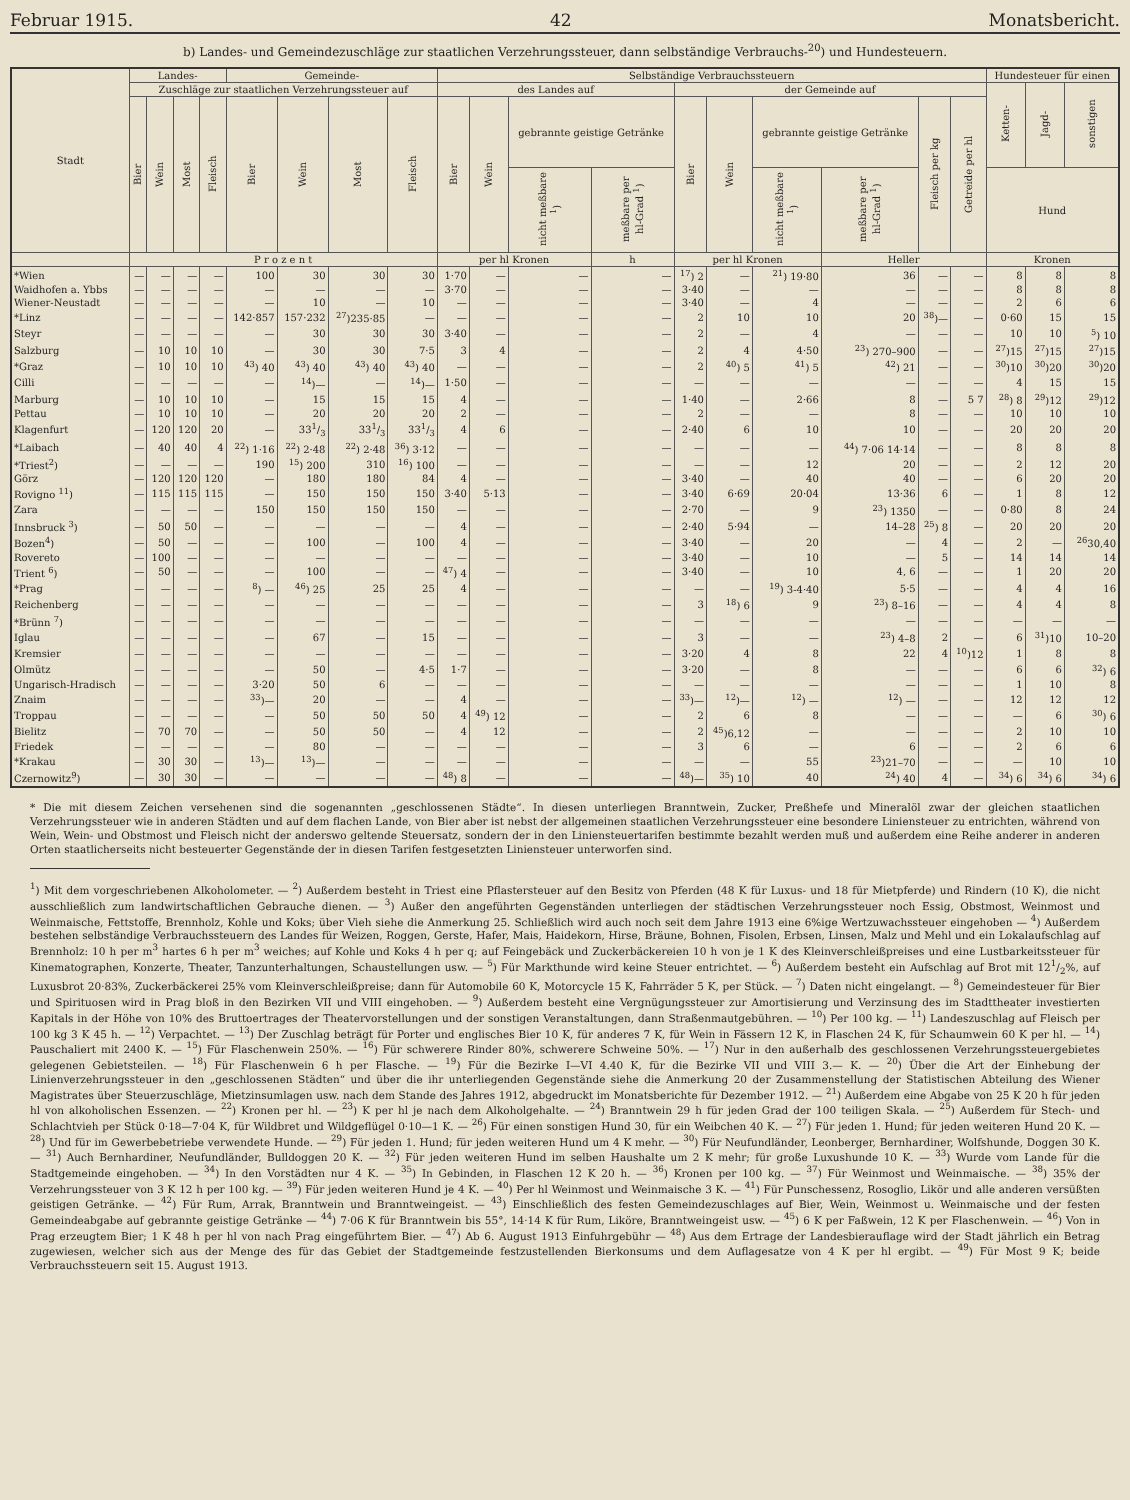Februar 1915. 42 Monatsbericht.
b) Landes- und Gemeindezuschläge zur staatlichen Verzehrungssteuer, dann selbständige Verbrauchs-<sup>20</sup>) und Hundesteuern.
| Stadt | Landes- | | | | Gemeinde- | | | | Selbständige Verbrauchssteuern | | | | | | | | | | Hundesteuer für einen | | |
| --- | --- | --- | --- | --- | --- | --- | --- | --- | --- | --- | --- | --- | --- | --- | --- | --- | --- | --- | --- | --- | --- |
| | Zuschläge zur staatlichen Verzehrungssteuer auf | | | | | | | | des Landes auf | | | | der Gemeinde auf | | | | | | Ketten- | Jagd- | sonstigen |
| | Bier | Wein | Most | Fleisch | Bier | Wein | Most | Fleisch | Bier | Wein | gebrannte geistige Getränke | | Bier | Wein | gebrannte geistige Getränke | | Fleisch per kg | Getreide per hl | | | |
| | | | | | | | | | | | nicht meßbare <sup>1</sup>) | meßbare per hl-Grad <sup>1</sup>) | | | nicht meßbare <sup>1</sup>) | meßbare per hl-Grad <sup>1</sup>) | | | Hund | | |
| | P r o z e n t | | | | | | | | per hl Kronen | | | h | per hl Kronen | | | Heller | | | Kronen | | |
| *Wien | — | — | — | — | 100 | 30 | 30 | 30 | 1·70 | — | — | — | <sup>17</sup>) 2 | — | <sup>21</sup>) 19·80 | 36 | — | — | 8 | 8 | 8 |
| Waidhofen a. Ybbs | — | — | — | — | — | — | — | — | 3·70 | — | — | — | 3·40 | — | — | — | — | — | 8 | 8 | 8 |
| Wiener-Neustadt | — | — | — | — | — | 10 | — | 10 | — | — | — | — | 3·40 | — | 4 | — | — | — | 2 | 6 | 6 |
| *Linz | — | — | — | — | 142·857 | 157·232 | <sup>27</sup>)235·85 | — | — | — | — | — | 2 | 10 | 10 | 20 | <sup>38</sup>)— | — | 0·60 | 15 | 15 |
| Steyr | — | — | — | — | — | 30 | 30 | 30 | 3·40 | — | — | — | 2 | — | 4 | — | — | — | 10 | 10 | <sup>5</sup>) 10 |
| Salzburg | — | 10 | 10 | 10 | — | 30 | 30 | 7·5 | 3 | 4 | — | — | 2 | 4 | 4·50 | <sup>23</sup>) 270–900 | — | — | <sup>27</sup>)15 | <sup>27</sup>)15 | <sup>27</sup>)15 |
| *Graz | — | 10 | 10 | 10 | <sup>43</sup>) 40 | <sup>43</sup>) 40 | <sup>43</sup>) 40 | <sup>43</sup>) 40 | — | — | — | — | 2 | <sup>40</sup>) 5 | <sup>41</sup>) 5 | <sup>42</sup>) 21 | — | — | <sup>30</sup>)10 | <sup>30</sup>)20 | <sup>30</sup>)20 |
| Cilli | — | — | — | — | — | <sup>14</sup>)— | — | <sup>14</sup>)— | 1·50 | — | — | — | — | — | — | — | — | — | 4 | 15 | 15 |
| Marburg | — | 10 | 10 | 10 | — | 15 | 15 | 15 | 4 | — | — | — | 1·40 | — | 2·66 | 8 | — | 5 7 | <sup>28</sup>) 8 | <sup>29</sup>)12 | <sup>29</sup>)12 |
| Pettau | — | 10 | 10 | 10 | — | 20 | 20 | 20 | 2 | — | — | — | 2 | — | — | 8 | — | — | 10 | 10 | 10 |
| Klagenfurt | — | 120 | 120 | 20 | — | 331/3 | 331/3 | 331/3 | 4 | 6 | — | — | 2·40 | 6 | 10 | 10 | — | — | 20 | 20 | 20 |
| *Laibach | — | 40 | 40 | 4 | <sup>22</sup>) 1·16 | <sup>22</sup>) 2·48 | <sup>22</sup>) 2·48 | <sup>36</sup>) 3·12 | — | — | — | — | — | — | — | <sup>44</sup>) 7·06 14·14 | — | — | 8 | 8 | 8 |
| *Triest<sup>2</sup>) | — | — | — | — | 190 | <sup>15</sup>) 200 | 310 | <sup>16</sup>) 100 | — | — | — | — | — | — | 12 | 20 | — | — | 2 | 12 | 20 |
| Görz | — | 120 | 120 | 120 | — | 180 | 180 | 84 | 4 | — | — | — | 3·40 | — | 40 | 40 | — | — | 6 | 20 | 20 |
| Rovigno <sup>11</sup>) | — | 115 | 115 | 115 | — | 150 | 150 | 150 | 3·40 | 5·13 | — | — | 3·40 | 6·69 | 20·04 | 13·36 | 6 | — | 1 | 8 | 12 |
| Zara | — | — | — | — | 150 | 150 | 150 | 150 | — | — | — | — | 2·70 | — | 9 | <sup>23</sup>) 1350 | — | — | 0·80 | 8 | 24 |
| Innsbruck <sup>3</sup>) | — | 50 | 50 | — | — | — | — | — | 4 | — | — | — | 2·40 | 5·94 | — | 14–28 | <sup>25</sup>) 8 | — | 20 | 20 | 20 |
| Bozen<sup>4</sup>) | — | 50 | — | — | — | 100 | — | 100 | 4 | — | — | — | 3·40 | — | 20 | — | 4 | — | 2 | — | <sup>26</sup> 30,40 |
| Rovereto | — | 100 | — | — | — | — | — | — | — | — | — | — | 3·40 | — | 10 | — | 5 | — | 14 | 14 | 14 |
| Trient <sup>6</sup>) | — | 50 | — | — | — | 100 | — | — | <sup>47</sup>) 4 | — | — | — | 3·40 | — | 10 | 4, 6 | — | — | 1 | 20 | 20 |
| *Prag | — | — | — | — | <sup>8</sup>) — | <sup>46</sup>) 25 | 25 | 25 | 4 | — | — | — | — | — | <sup>19</sup>) 3-4·40 | 5·5 | — | — | 4 | 4 | 16 |
| Reichenberg | — | — | — | — | — | — | — | — | — | — | — | — | 3 | <sup>18</sup>) 6 | 9 | <sup>23</sup>) 8–16 | — | — | 4 | 4 | 8 |
| *Brünn <sup>7</sup>) | — | — | — | — | — | — | — | — | — | — | — | — | — | — | — | — | — | — | — | — | — |
| Iglau | — | — | — | — | — | 67 | — | 15 | — | — | — | — | 3 | — | — | <sup>23</sup>) 4–8 | 2 | — | 6 | <sup>31</sup>)10 | 10–20 |
| Kremsier | — | — | — | — | — | — | — | — | — | — | — | — | 3·20 | 4 | 8 | 22 | 4 | <sup>10</sup>)12 | 1 | 8 | 8 |
| Olmütz | — | — | — | — | — | 50 | — | 4·5 | 1·7 | — | — | — | 3·20 | — | 8 | — | — | — | 6 | 6 | <sup>32</sup>) 6 |
| Ungarisch-Hradisch | — | — | — | — | 3·20 | 50 | 6 | — | — | — | — | — | — | — | — | — | — | — | 1 | 10 | 8 |
| Znaim | — | — | — | — | <sup>33</sup>)— | 20 | — | — | 4 | — | — | — | <sup>33</sup>)— | <sup>12</sup>)— | <sup>12</sup>) — | <sup>12</sup>) — | — | — | 12 | 12 | 12 |
| Troppau | — | — | — | — | — | 50 | 50 | 50 | 4 | <sup>49</sup>) 12 | — | — | 2 | 6 | 8 | — | — | — | — | 6 | <sup>30</sup>) 6 |
| Bielitz | — | 70 | 70 | — | — | 50 | 50 | — | 4 | 12 | — | — | 2 | <sup>45</sup>)6,12 | — | — | — | — | 2 | 10 | 10 |
| Friedek | — | — | — | — | — | 80 | — | — | — | — | — | — | 3 | 6 | — | 6 | — | — | 2 | 6 | 6 |
| *Krakau | — | 30 | 30 | — | <sup>13</sup>)— | <sup>13</sup>)— | — | — | — | — | — | — | — | — | 55 | <sup>23</sup>)21–70 | — | — | — | 10 | 10 |
| Czernowitz<sup>9</sup>) | — | 30 | 30 | — | — | — | — | — | <sup>48</sup>) 8 | — | — | — | <sup>48</sup>)— | <sup>35</sup>) 10 | 40 | <sup>24</sup>) 40 | 4 | — | <sup>34</sup>) 6 | <sup>34</sup>) 6 | <sup>34</sup>) 6 |
* Die mit diesem Zeichen versehenen sind die sogenannten „geschlossenen Städte“. In diesen unterliegen Branntwein, Zucker, Preßhefe und Mineralöl zwar der gleichen staatlichen Verzehrungssteuer wie in anderen Städten und auf dem flachen Lande, von Bier aber ist nebst der allgemeinen staatlichen Verzehrungssteuer eine besondere Liniensteuer zu entrichten, während von Wein, Wein- und Obstmost und Fleisch nicht der anderswo geltende Steuersatz, sondern der in den Liniensteuertarifen bestimmte bezahlt werden muß und außerdem eine Reihe anderer in anderen Orten staatlicherseits nicht besteuerter Gegenstände der in diesen Tarifen festgesetzten Liniensteuer unterworfen sind.
<sup>1</sup>) Mit dem vorgeschriebenen Alkoholometer. — <sup>2</sup>) Außerdem besteht in Triest eine Pflastersteuer auf den Besitz von Pferden (48 K für Luxus- und 18 für Mietpferde) und Rindern (10 K), die nicht ausschließlich zum landwirtschaftlichen Gebrauche dienen. — <sup>3</sup>) Außer den angeführten Gegenständen unterliegen der städtischen Verzehrungssteuer noch Essig, Obstmost, Weinmost und Weinmaische, Fettstoffe, Brennholz, Kohle und Koks; über Vieh siehe die Anmerkung 25. Schließlich wird auch noch seit dem Jahre 1913 eine 6%ige Wertzuwachssteuer eingehoben — <sup>4</sup>) Außerdem bestehen selbständige Verbrauchssteuern des Landes für Weizen, Roggen, Gerste, Hafer, Mais, Haidekorn, Hirse, Bräune, Bohnen, Fisolen, Erbsen, Linsen, Malz und Mehl und ein Lokalaufschlag auf Brennholz: 10 h per m<sup>3</sup> hartes 6 h per m<sup>3</sup> weiches; auf Kohle und Koks 4 h per q; auf Feingebäck und Zuckerbäckereien 10 h von je 1 K des Kleinverschleißpreises und eine Lustbarkeitssteuer für Kinematographen, Konzerte, Theater, Tanzunterhaltungen, Schaustellungen usw. — <sup>5</sup>) Für Markthunde wird keine Steuer entrichtet. — <sup>6</sup>) Außerdem besteht ein Aufschlag auf Brot mit 121/2%, auf Luxusbrot 20·83%, Zuckerbäckerei 25% vom Kleinverschleißpreise; dann für Automobile 60 K, Motorcycle 15 K, Fahrräder 5 K, per Stück. — <sup>7</sup>) Daten nicht eingelangt. — <sup>8</sup>) Gemeindesteuer für Bier und Spirituosen wird in Prag bloß in den Bezirken VII und VIII eingehoben. — <sup>9</sup>) Außerdem besteht eine Vergnügungssteuer zur Amortisierung und Verzinsung des im Stadttheater investierten Kapitals in der Höhe von 10% des Bruttoertrages der Theatervorstellungen und der sonstigen Veranstaltungen, dann Straßenmautgebühren. — <sup>10</sup>) Per 100 kg. — <sup>11</sup>) Landeszuschlag auf Fleisch per 100 kg 3 K 45 h. — <sup>12</sup>) Verpachtet. — <sup>13</sup>) Der Zuschlag beträgt für Porter und englisches Bier 10 K, für anderes 7 K, für Wein in Fässern 12 K, in Flaschen 24 K, für Schaumwein 60 K per hl. — <sup>14</sup>) Pauschaliert mit 2400 K. — <sup>15</sup>) Für Flaschenwein 250%. — <sup>16</sup>) Für schwerere Rinder 80%, schwerere Schweine 50%. — <sup>17</sup>) Nur in den außerhalb des geschlossenen Verzehrungssteuergebietes gelegenen Gebietsteilen. — <sup>18</sup>) Für Flaschenwein 6 h per Flasche. — <sup>19</sup>) Für die Bezirke I—VI 4.40 K, für die Bezirke VII und VIII 3.— K. — <sup>20</sup>) Über die Art der Einhebung der Linienverzehrungssteuer in den „geschlossenen Städten“ und über die ihr unterliegenden Gegenstände siehe die Anmerkung 20 der Zusammenstellung der Statistischen Abteilung des Wiener Magistrates über Steuerzuschläge, Mietzinsumlagen usw. nach dem Stande des Jahres 1912, abgedruckt im Monatsberichte für Dezember 1912. — <sup>21</sup>) Außerdem eine Abgabe von 25 K 20 h für jeden hl von alkoholischen Essenzen. — <sup>22</sup>) Kronen per hl. — <sup>23</sup>) K per hl je nach dem Alkoholgehalte. — <sup>24</sup>) Branntwein 29 h für jeden Grad der 100 teiligen Skala. — <sup>25</sup>) Außerdem für Stech- und Schlachtvieh per Stück 0·18—7·04 K, für Wildbret und Wildgeflügel 0·10—1 K. — <sup>26</sup>) Für einen sonstigen Hund 30, für ein Weibchen 40 K. — <sup>27</sup>) Für jeden 1. Hund; für jeden weiteren Hund 20 K. — <sup>28</sup>) Und für im Gewerbebetriebe verwendete Hunde. — <sup>29</sup>) Für jeden 1. Hund; für jeden weiteren Hund um 4 K mehr. — <sup>30</sup>) Für Neufundländer, Leonberger, Bernhardiner, Wolfshunde, Doggen 30 K. — <sup>31</sup>) Auch Bernhardiner, Neufundländer, Bulldoggen 20 K. — <sup>32</sup>) Für jeden weiteren Hund im selben Haushalte um 2 K mehr; für große Luxushunde 10 K. — <sup>33</sup>) Wurde vom Lande für die Stadtgemeinde eingehoben. — <sup>34</sup>) In den Vorstädten nur 4 K. — <sup>35</sup>) In Gebinden, in Flaschen 12 K 20 h. — <sup>36</sup>) Kronen per 100 kg. — <sup>37</sup>) Für Weinmost und Weinmaische. — <sup>38</sup>) 35% der Verzehrungssteuer von 3 K 12 h per 100 kg. — <sup>39</sup>) Für jeden weiteren Hund je 4 K. — <sup>40</sup>) Per hl Weinmost und Weinmaische 3 K. — <sup>41</sup>) Für Punschessenz, Rosoglio, Likör und alle anderen versüßten geistigen Getränke. — <sup>42</sup>) Für Rum, Arrak, Branntwein und Branntweingeist. — <sup>43</sup>) Einschließlich des festen Gemeindezuschlages auf Bier, Wein, Weinmost u. Weinmaische und der festen Gemeindeabgabe auf gebrannte geistige Getränke — <sup>44</sup>) 7·06 K für Branntwein bis 55°, 14·14 K für Rum, Liköre, Branntweingeist usw. — <sup>45</sup>) 6 K per Faßwein, 12 K per Flaschenwein. — <sup>46</sup>) Von in Prag erzeugtem Bier; 1 K 48 h per hl von nach Prag eingeführtem Bier. — <sup>47</sup>) Ab 6. August 1913 Einfuhrgebühr — <sup>48</sup>) Aus dem Ertrage der Landesbierauflage wird der Stadt jährlich ein Betrag zugewiesen, welcher sich aus der Menge des für das Gebiet der Stadtgemeinde festzustellenden Bierkonsums und dem Auflagesatze von 4 K per hl ergibt. — <sup>49</sup>) Für Most 9 K; beide Verbrauchssteuern seit 15. August 1913.